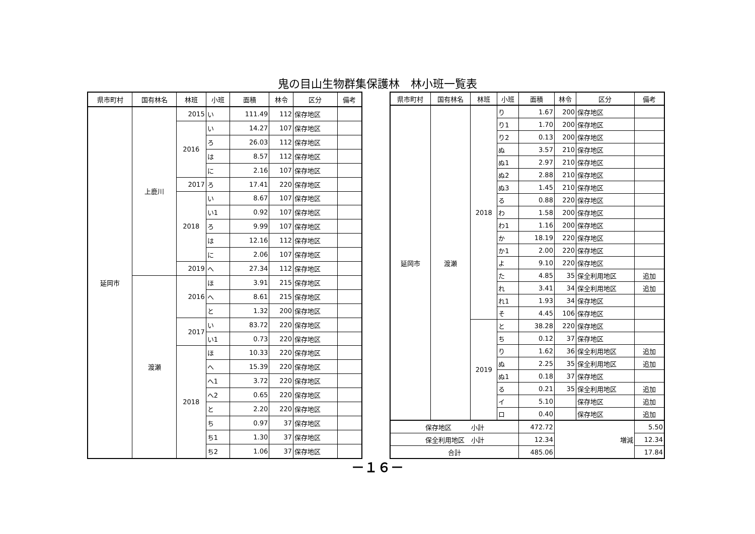鬼の目山生物群集保護林　林小班一覧表
| 県市町村 | 国有林名 | 林班 | 小班 | 面積 | 林令 | 区分 | 備考 |
| --- | --- | --- | --- | --- | --- | --- | --- |
| 延岡市 | 上鹿川 | 2015 | い | 111.49 | 112 | 保存地区 | |
| | | 2016 | い | 14.27 | 107 | 保存地区 | |
| | | | ろ | 26.03 | 112 | 保存地区 | |
| | | | は | 8.57 | 112 | 保存地区 | |
| | | | に | 2.16 | 107 | 保存地区 | |
| | | 2017 | ろ | 17.41 | 220 | 保存地区 | |
| | | 2018 | い | 8.67 | 107 | 保存地区 | |
| | | | い1 | 0.92 | 107 | 保存地区 | |
| | | | ろ | 9.99 | 107 | 保存地区 | |
| | | | は | 12.16 | 112 | 保存地区 | |
| | | | に | 2.06 | 107 | 保存地区 | |
| | | 2019 | へ | 27.34 | 112 | 保存地区 | |
| | 渡瀬 | 2016 | ほ | 3.91 | 215 | 保存地区 | |
| | | | へ | 8.61 | 215 | 保存地区 | |
| | | | と | 1.32 | 200 | 保存地区 | |
| | | 2017 | い | 83.72 | 220 | 保存地区 | |
| | | | い1 | 0.73 | 220 | 保存地区 | |
| | | 2018 | ほ | 10.33 | 220 | 保存地区 | |
| | | | へ | 15.39 | 220 | 保存地区 | |
| | | | へ1 | 3.72 | 220 | 保存地区 | |
| | | | へ2 | 0.65 | 220 | 保存地区 | |
| | | | と | 2.20 | 220 | 保存地区 | |
| | | | ち | 0.97 | 37 | 保存地区 | |
| | | | ち1 | 1.30 | 37 | 保存地区 | |
| | | | ち2 | 1.06 | 37 | 保存地区 | |
| 県市町村 | 国有林名 | 林班 | 小班 | 面積 | 林令 | 区分 | 備考 |
| --- | --- | --- | --- | --- | --- | --- | --- |
| 延岡市 | 渡瀬 | 2018 | り | 1.67 | 200 | 保存地区 | |
| | | | り1 | 1.70 | 200 | 保存地区 | |
| | | | り2 | 0.13 | 200 | 保存地区 | |
| | | | ぬ | 3.57 | 210 | 保存地区 | |
| | | | ぬ1 | 2.97 | 210 | 保存地区 | |
| | | | ぬ2 | 2.88 | 210 | 保存地区 | |
| | | | ぬ3 | 1.45 | 210 | 保存地区 | |
| | | | る | 0.88 | 220 | 保存地区 | |
| | | | わ | 1.58 | 200 | 保存地区 | |
| | | | わ1 | 1.16 | 200 | 保存地区 | |
| | | | か | 18.19 | 220 | 保存地区 | |
| | | | か1 | 2.00 | 220 | 保存地区 | |
| | | | よ | 9.10 | 220 | 保存地区 | |
| | | | た | 4.85 | 35 | 保全利用地区 | 追加 |
| | | | れ | 3.41 | 34 | 保全利用地区 | 追加 |
| | | | れ1 | 1.93 | 34 | 保存地区 | |
| | | | そ | 4.45 | 106 | 保存地区 | |
| | | 2019 | と | 38.28 | 220 | 保存地区 | |
| | | | ち | 0.12 | 37 | 保存地区 | |
| | | | り | 1.62 | 36 | 保全利用地区 | 追加 |
| | | | ぬ | 2.25 | 35 | 保全利用地区 | 追加 |
| | | | ぬ1 | 0.18 | 37 | 保存地区 | |
| | | | る | 0.21 | 35 | 保全利用地区 | 追加 |
| | | | イ | 5.10 | | 保存地区 | 追加 |
| | | | ロ | 0.40 | | 保存地区 | 追加 |
| 保存地区 小計 | | | | 472.72 | 増減 | | 5.50 |
| 保全利用地区 小計 | | | | 12.34 | | | 12.34 |
| 合計 | | | | 485.06 | | | 17.84 |
－１６－